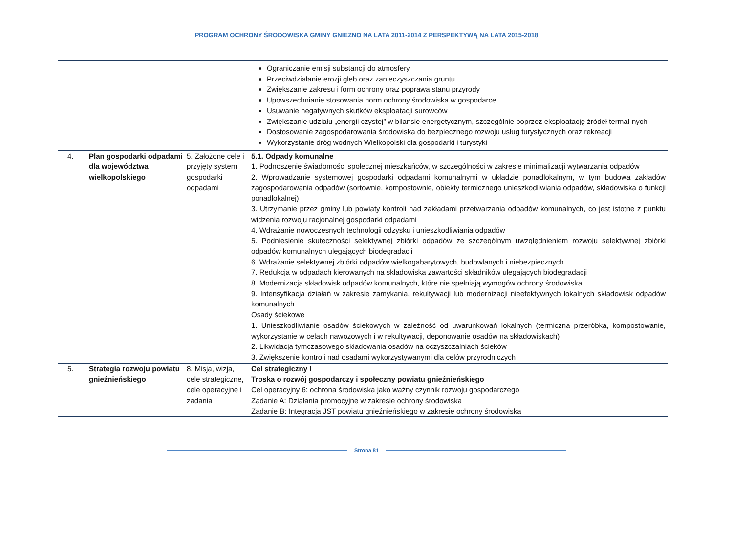PROGRAM OCHRONY ŚRODOWISKA GMINY GNIEZNO NA LATA 2011-2014 Z PERSPEKTYWĄ NA LATA 2015-2018
| | | | Ograniczanie emisji substancji do atmosfery Przeciwdziałanie erozji gleb oraz zanieczyszczania gruntu Zwiększanie zakresu i form ochrony oraz poprawa stanu przyrody Upowszechnianie stosowania norm ochrony środowiska w gospodarce Usuwanie negatywnych skutków eksploatacji surowców Zwiększanie udziału „energii czystej” w bilansie energetycznym, szczególnie poprzez eksploatację źródeł termal-nych Dostosowanie zagospodarowania środowiska do bezpiecznego rozwoju usług turystycznych oraz rekreacji Wykorzystanie dróg wodnych Wielkopolski dla gospodarki i turystyki |
| 4. | Plan gospodarki odpadami dla województwa wielkopolskiego | 5. Założone cele i przyjęty system gospodarki odpadami | 5.1. Odpady komunalne 1. Podnoszenie świadomości społecznej mieszkańców, w szczególności w zakresie minimalizacji wytwarzania odpadów 2. Wprowadzanie systemowej gospodarki odpadami komunalnymi w układzie ponadlokalnym, w tym budowa zakładów zagospodarowania odpadów (sortownie, kompostownie, obiekty termicznego unieszkodliwiania odpadów, składowiska o funkcji ponadlokalnej) 3. Utrzymanie przez gminy lub powiaty kontroli nad zakładami przetwarzania odpadów komunalnych, co jest istotne z punktu widzenia rozwoju racjonalnej gospodarki odpadami 4. Wdrażanie nowoczesnych technologii odzysku i unieszkodliwiania odpadów 5. Podniesienie skuteczności selektywnej zbiórki odpadów ze szczególnym uwzględnieniem rozwoju selektywnej zbiórki odpadów komunalnych ulegających biodegradacji 6. Wdrażanie selektywnej zbiórki odpadów wielkogabarytowych, budowlanych i niebezpiecznych 7. Redukcja w odpadach kierowanych na składowiska zawartości składników ulegających biodegradacji 8. Modernizacja składowisk odpadów komunalnych, które nie spełniają wymogów ochrony środowiska 9. Intensyfikacja działań w zakresie zamykania, rekultywacji lub modernizacji nieefektywnych lokalnych składowisk odpadów komunalnych Osady ściekowe 1. Unieszkodliwianie osadów ściekowych w zależność od uwarunkowań lokalnych (termiczna przeróbka, kompostowanie, wykorzystanie w celach nawozowych i w rekultywacji, deponowanie osadów na składowiskach) 2. Likwidacja tymczasowego składowania osadów na oczyszczalniach ścieków 3. Zwiększenie kontroli nad osadami wykorzystywanymi dla celów przyrodniczych |
| 5. | Strategia rozwoju powiatu gnieźnieńskiego | 8. Misja, wizja, cele strategiczne, cele operacyjne i zadania | Cel strategiczny I Troska o rozwój gospodarczy i społeczny powiatu gnieźnieńskiego Cel operacyjny 6: ochrona środowiska jako ważny czynnik rozwoju gospodarczego Zadanie A: Działania promocyjne w zakresie ochrony środowiska Zadanie B: Integracja JST powiatu gnieźnieńskiego w zakresie ochrony środowiska |
Strona 81